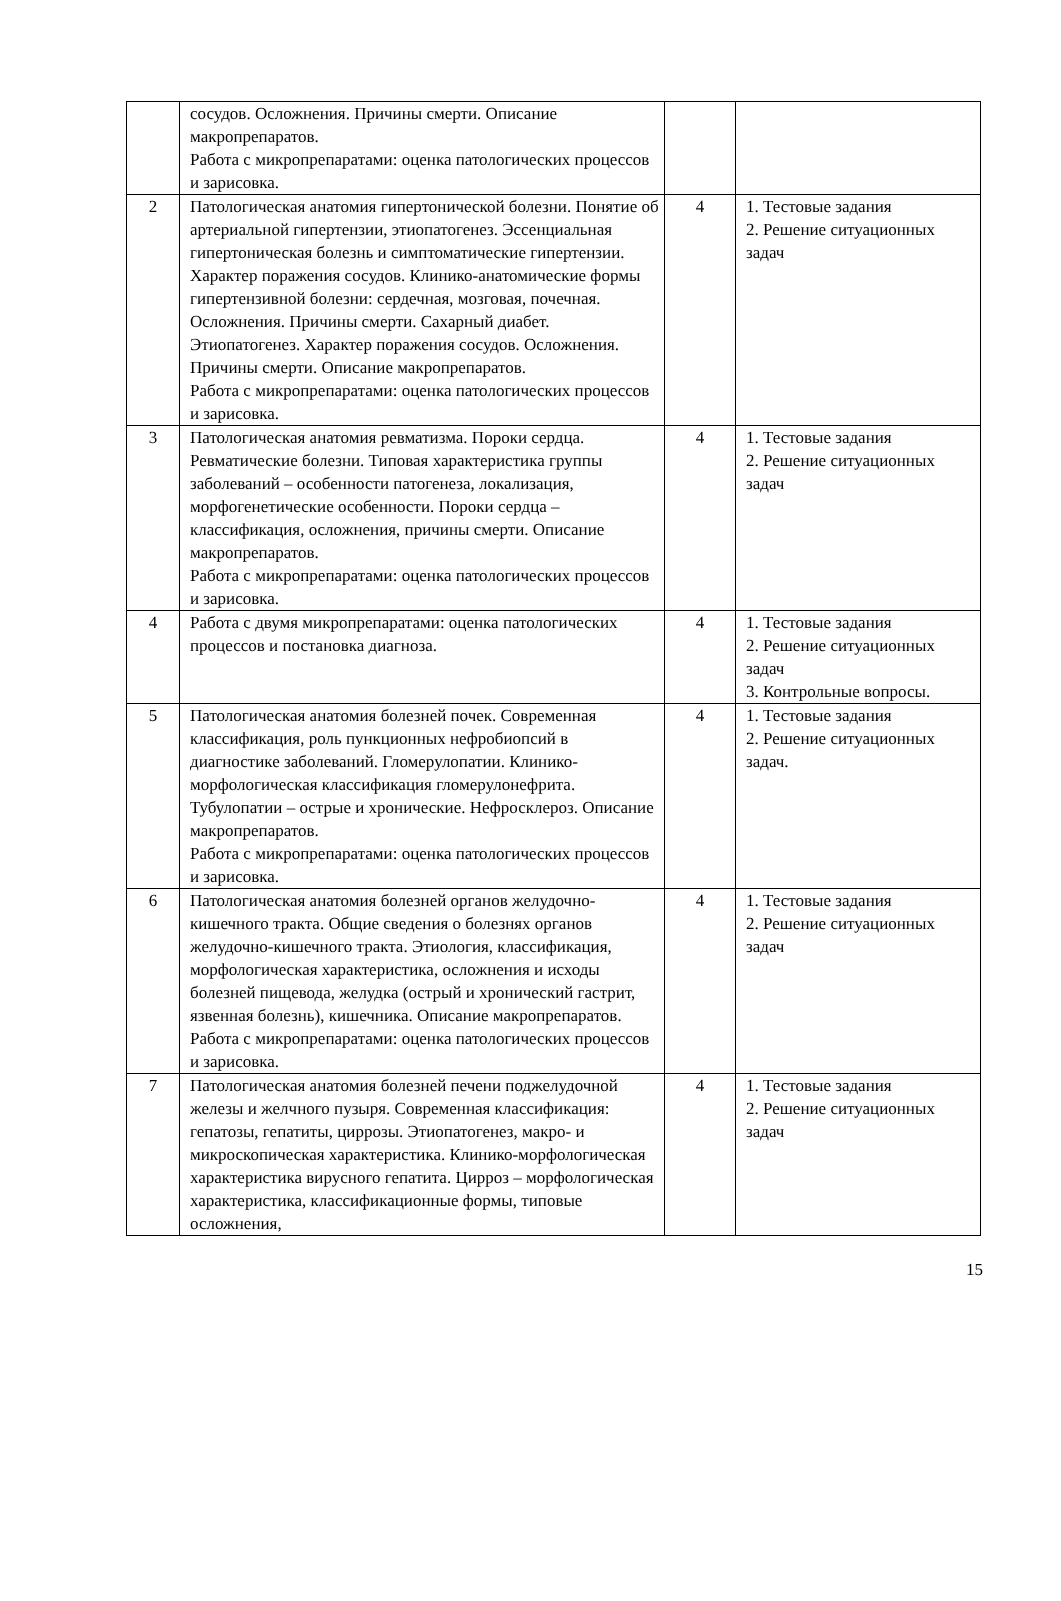| | сосудов. Осложнения. Причины смерти. Описание макропрепаратов. Работа с микропрепаратами: оценка патологических процессов и зарисовка. | | |
| 2 | Патологическая анатомия гипертонической болезни. Понятие об артериальной гипертензии, этиопатогенез. Эссенциальная гипертоническая болезнь и симптоматические гипертензии. Характер поражения сосудов. Клинико-анатомические формы гипертензивной болезни: сердечная, мозговая, почечная. Осложнения. Причины смерти. Сахарный диабет. Этиопатогенез. Характер поражения сосудов. Осложнения. Причины смерти. Описание макропрепаратов. Работа с микропрепаратами: оценка патологических процессов и зарисовка. | 4 | 1. Тестовые задания 2. Решение ситуационных задач |
| 3 | Патологическая анатомия ревматизма. Пороки сердца. Ревматические болезни. Типовая характеристика группы заболеваний – особенности патогенеза, локализация, морфогенетические особенности. Пороки сердца – классификация, осложнения, причины смерти. Описание макропрепаратов. Работа с микропрепаратами: оценка патологических процессов и зарисовка. | 4 | 1. Тестовые задания 2. Решение ситуационных задач |
| 4 | Работа с двумя микропрепаратами: оценка патологических процессов и постановка диагноза. | 4 | 1. Тестовые задания 2. Решение ситуационных задач 3. Контрольные вопросы. |
| 5 | Патологическая анатомия болезней почек. Современная классификация, роль пункционных нефробиопсий в диагностике заболеваний. Гломерулопатии. Клинико-морфологическая классификация гломерулонефрита. Тубулопатии – острые и хронические. Нефросклероз. Описание макропрепаратов. Работа с микропрепаратами: оценка патологических процессов и зарисовка. | 4 | 1. Тестовые задания 2. Решение ситуационных задач. |
| 6 | Патологическая анатомия болезней органов желудочно-кишечного тракта. Общие сведения о болезнях органов желудочно-кишечного тракта. Этиология, классификация, морфологическая характеристика, осложнения и исходы болезней пищевода, желудка (острый и хронический гастрит, язвенная болезнь), кишечника. Описание макропрепаратов. Работа с микропрепаратами: оценка патологических процессов и зарисовка. | 4 | 1. Тестовые задания 2. Решение ситуационных задач |
| 7 | Патологическая анатомия болезней печени поджелудочной железы и желчного пузыря. Современная классификация: гепатозы, гепатиты, циррозы. Этиопатогенез, макро- и микроскопическая характеристика. Клинико-морфологическая характеристика вирусного гепатита. Цирроз – морфологическая характеристика, классификационные формы, типовые осложнения, | 4 | 1. Тестовые задания 2. Решение ситуационных задач |
15